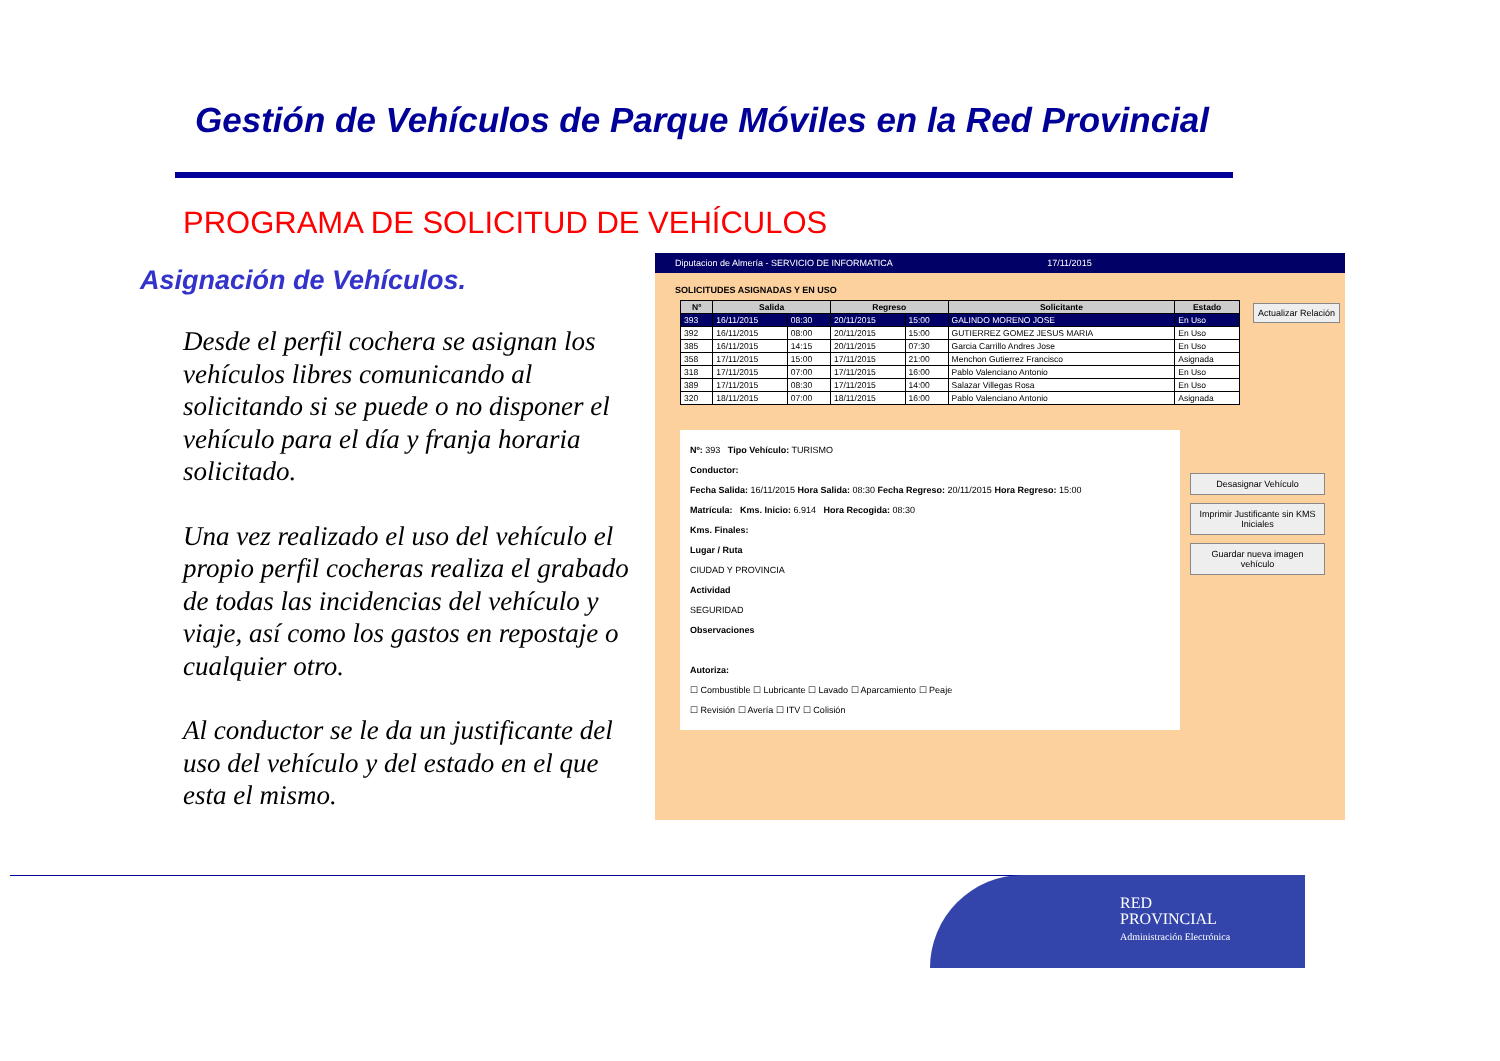Gestión de Vehículos de Parque Móviles en la Red Provincial
PROGRAMA DE SOLICITUD DE VEHÍCULOS
Asignación de Vehículos.
Desde el perfil cochera se asignan los vehículos libres comunicando al solicitando si se puede o no disponer el vehículo para el día y franja horaria solicitado.
Una vez realizado el uso del vehículo el propio perfil cocheras realiza el grabado de todas las incidencias del vehículo y viaje, así como los gastos en repostaje o cualquier otro.
Al conductor se le da un justificante del uso del vehículo y del estado en el que esta el mismo.
Diputacion de Almería - SERVICIO DE INFORMATICA 17/11/2015
SOLICITUDES ASIGNADAS Y EN USO
Actualizar Relación
| Nº | Salida | | Regreso | | Solicitante | Estado |
| --- | --- | --- | --- | --- | --- | --- |
| 393 | 16/11/2015 | 08:30 | 20/11/2015 | 15:00 | GALINDO MORENO JOSE | En Uso |
| 392 | 16/11/2015 | 08:00 | 20/11/2015 | 15:00 | GUTIERREZ GOMEZ JESUS MARIA | En Uso |
| 385 | 16/11/2015 | 14:15 | 20/11/2015 | 07:30 | Garcia Carrillo Andres Jose | En Uso |
| 358 | 17/11/2015 | 15:00 | 17/11/2015 | 21:00 | Menchon Gutierrez Francisco | Asignada |
| 318 | 17/11/2015 | 07:00 | 17/11/2015 | 16:00 | Pablo Valenciano Antonio | En Uso |
| 389 | 17/11/2015 | 08:30 | 17/11/2015 | 14:00 | Salazar Villegas Rosa | En Uso |
| 320 | 18/11/2015 | 07:00 | 18/11/2015 | 16:00 | Pablo Valenciano Antonio | Asignada |
Desasignar Vehículo
Imprimir Justificante sin KMS Iniciales
Guardar nueva imagen vehículo
Nº: 393 Tipo Vehículo: TURISMO
Conductor:
Fecha Salida: 16/11/2015 Hora Salida: 08:30 Fecha Regreso: 20/11/2015 Hora Regreso: 15:00
Matrícula: Kms. Inicio: 6.914 Hora Recogida: 08:30
Kms. Finales:
Lugar / Ruta
CIUDAD Y PROVINCIA
Actividad
SEGURIDAD
Observaciones
Autoriza:
☐ Combustible ☐ Lubricante ☐ Lavado ☐ Aparcamiento ☐ Peaje
☐ Revisión ☐ Avería ☐ ITV ☐ Colisión
RED
PROVINCIAL
Administración Electrónica